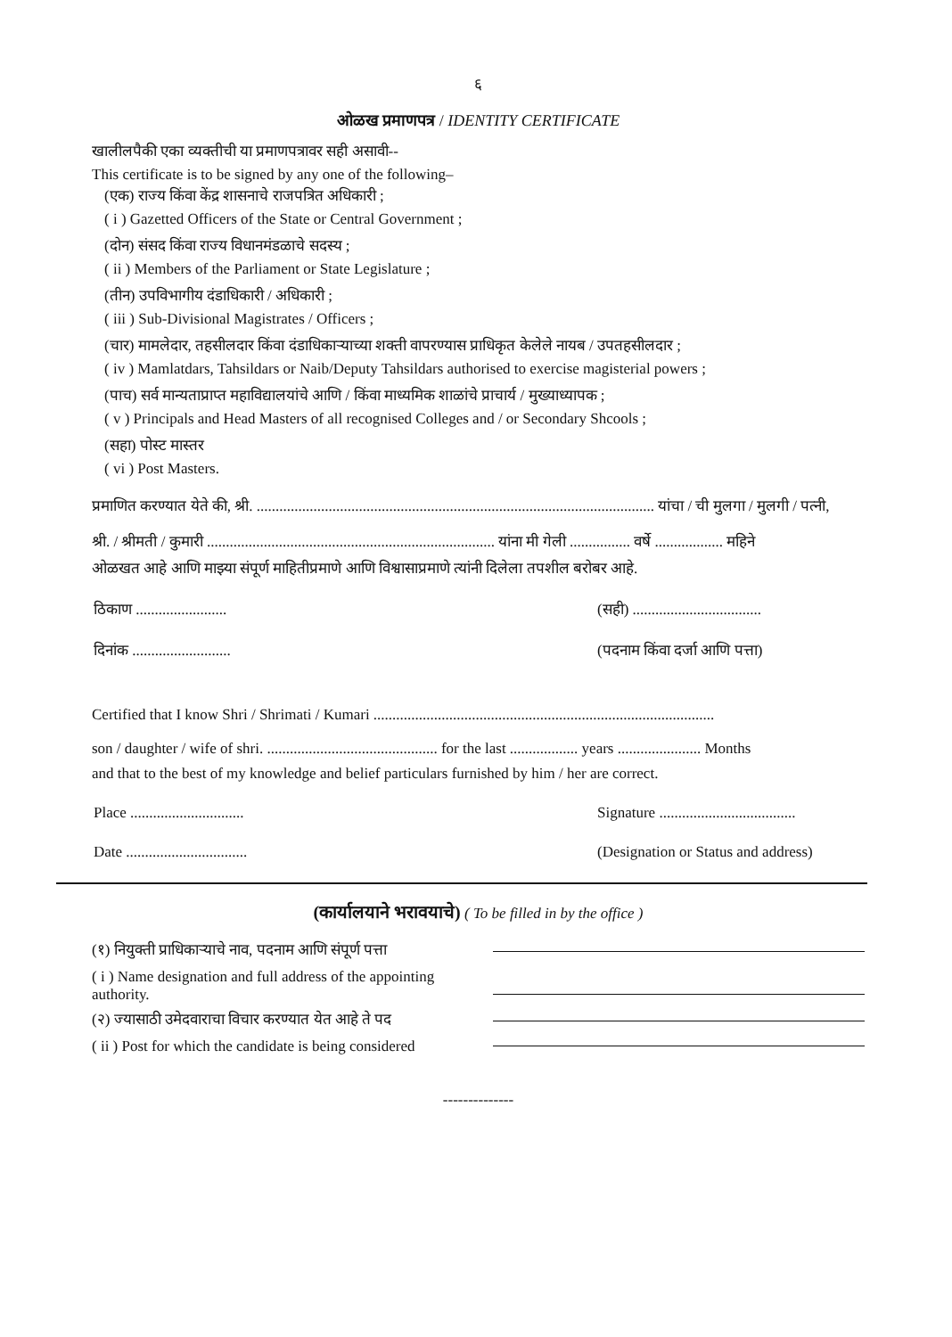६
ओळख प्रमाणपत्र / IDENTITY CERTIFICATE
खालीलपैकी एका व्यक्तीची या प्रमाणपत्रावर सही असावी--
This certificate is to be signed by any one of the following–
(एक) राज्य किंवा केंद्र शासनाचे राजपत्रित अधिकारी ;
( i ) Gazetted Officers of the State or Central Government ;
(दोन) संसद किंवा राज्य विधानमंडळाचे सदस्य ;
( ii ) Members of the Parliament or State Legislature ;
(तीन) उपविभागीय दंडाधिकारी / अधिकारी ;
( iii ) Sub-Divisional Magistrates / Officers ;
(चार) मामलेदार, तहसीलदार किंवा दंडाधिकाऱ्याच्या शक्ती वापरण्यास प्राधिकृत केलेले नायब / उपतहसीलदार ;
( iv ) Mamlatdars, Tahsildars or Naib/Deputy Tahsildars authorised to exercise magisterial powers ;
(पाच) सर्व मान्यताप्राप्त महाविद्यालयांचे आणि / किंवा माध्यमिक शाळांचे प्राचार्य / मुख्याध्यापक ;
( v ) Principals and Head Masters of all recognised Colleges and / or Secondary Shcools ;
(सहा) पोस्ट मास्तर
( vi ) Post Masters.
प्रमाणित करण्यात येते की, श्री. ......................................................................................................... यांचा / ची मुलगा / मुलगी / पत्नी,
श्री. / श्रीमती / कुमारी ............................................................................ यांना मी गेली ................ वर्षे .................. महिने
ओळखत आहे आणि माझ्या संपूर्ण माहितीप्रमाणे आणि विश्वासाप्रमाणे त्यांनी दिलेला तपशील बरोबर आहे.
ठिकाण ........................ (सही) ..................................
दिनांक .......................... (पदनाम किंवा दर्जा आणि पत्ता)
Certified that I know Shri / Shrimati / Kumari ..........................................................................................
son / daughter / wife of shri. ............................................. for the last .................. years ...................... Months
and that to the best of my knowledge and belief particulars furnished by him / her are correct.
Place .............................. Signature ....................................
Date ................................ (Designation or Status and address)
(कार्यालयाने भरावयाचे) ( To be filled in by the office )
(१) नियुक्ती प्राधिकाऱ्याचे नाव, पदनाम आणि संपूर्ण पत्ता
( i ) Name designation and full address of the appointing authority.
(२) ज्यासाठी उमेदवाराचा विचार करण्यात येत आहे ते पद
( ii ) Post for which the candidate is being considered
--------------